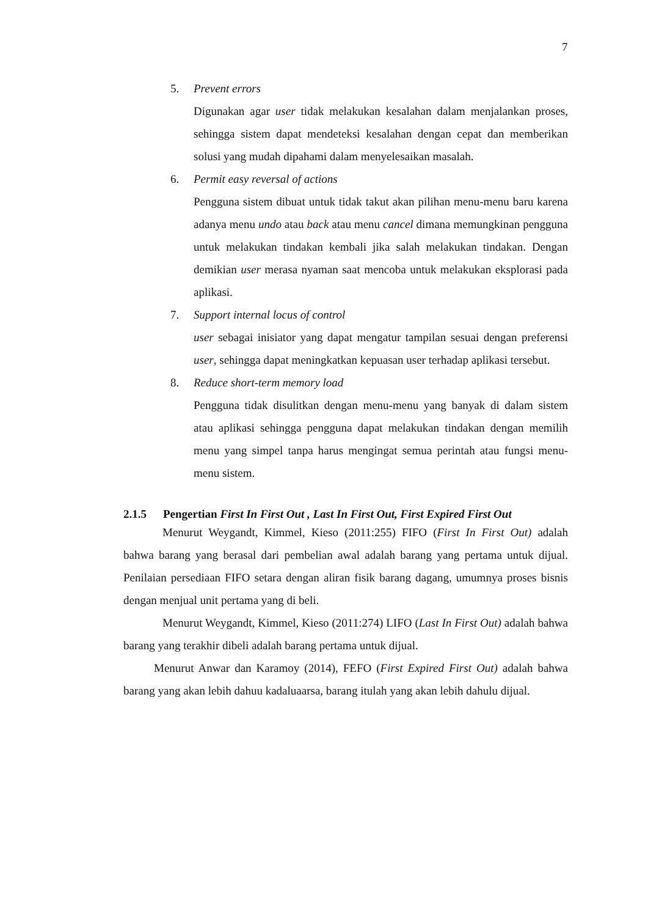7
5. Prevent errors
Digunakan agar user tidak melakukan kesalahan dalam menjalankan proses, sehingga sistem dapat mendeteksi kesalahan dengan cepat dan memberikan solusi yang mudah dipahami dalam menyelesaikan masalah.
6. Permit easy reversal of actions
Pengguna sistem dibuat untuk tidak takut akan pilihan menu-menu baru karena adanya menu undo atau back atau menu cancel dimana memungkinan pengguna untuk melakukan tindakan kembali jika salah melakukan tindakan. Dengan demikian user merasa nyaman saat mencoba untuk melakukan eksplorasi pada aplikasi.
7. Support internal locus of control
user sebagai inisiator yang dapat mengatur tampilan sesuai dengan preferensi user, sehingga dapat meningkatkan kepuasan user terhadap aplikasi tersebut.
8. Reduce short-term memory load
Pengguna tidak disulitkan dengan menu-menu yang banyak di dalam sistem atau aplikasi sehingga pengguna dapat melakukan tindakan dengan memilih menu yang simpel tanpa harus mengingat semua perintah atau fungsi menu-menu sistem.
2.1.5 Pengertian First In First Out , Last In First Out, First Expired First Out
Menurut Weygandt, Kimmel, Kieso (2011:255) FIFO (First In First Out) adalah bahwa barang yang berasal dari pembelian awal adalah barang yang pertama untuk dijual. Penilaian persediaan FIFO setara dengan aliran fisik barang dagang, umumnya proses bisnis dengan menjual unit pertama yang di beli.
Menurut Weygandt, Kimmel, Kieso (2011:274) LIFO (Last In First Out) adalah bahwa barang yang terakhir dibeli adalah barang pertama untuk dijual.
Menurut Anwar dan Karamoy (2014), FEFO (First Expired First Out) adalah bahwa barang yang akan lebih dahuu kadaluaarsa, barang itulah yang akan lebih dahulu dijual.